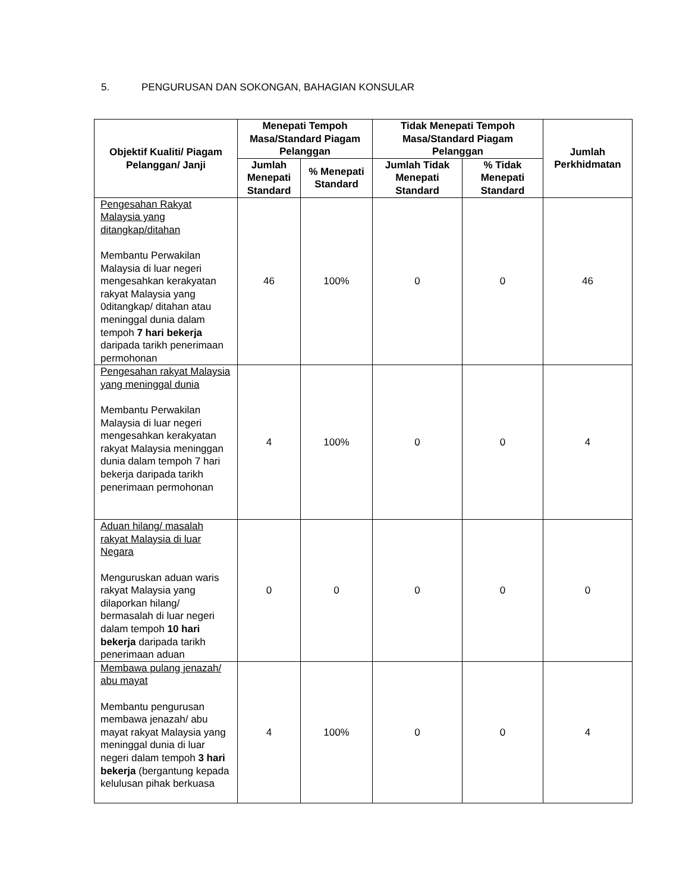5. PENGURUSAN DAN SOKONGAN, BAHAGIAN KONSULAR
| Objektif Kualiti/ Piagam Pelanggan/ Janji | Menepati Tempoh Masa/Standard Piagam Pelanggan | | Tidak Menepati Tempoh Masa/Standard Piagam Pelanggan | | Jumlah Perkhidmatan |
| --- | --- | --- | --- | --- | --- |
| | Jumlah Menepati Standard | % Menepati Standard | Jumlah Tidak Menepati Standard | % Tidak Menepati Standard | |
| Pengesahan Rakyat Malaysia yang ditangkap/ditahan Membantu Perwakilan Malaysia di luar negeri mengesahkan kerakyatan rakyat Malaysia yang 0ditangkap/ ditahan atau meninggal dunia dalam tempoh 7 hari bekerja daripada tarikh penerimaan permohonan | 46 | 100% | 0 | 0 | 46 |
| Pengesahan rakyat Malaysia yang meninggal dunia Membantu Perwakilan Malaysia di luar negeri mengesahkan kerakyatan rakyat Malaysia meninggan dunia dalam tempoh 7 hari bekerja daripada tarikh penerimaan permohonan | 4 | 100% | 0 | 0 | 4 |
| Aduan hilang/ masalah rakyat Malaysia di luar Negara Menguruskan aduan waris rakyat Malaysia yang dilaporkan hilang/ bermasalah di luar negeri dalam tempoh 10 hari bekerja daripada tarikh penerimaan aduan | 0 | 0 | 0 | 0 | 0 |
| Membawa pulang jenazah/ abu mayat Membantu pengurusan membawa jenazah/ abu mayat rakyat Malaysia yang meninggal dunia di luar negeri dalam tempoh 3 hari bekerja (bergantung kepada kelulusan pihak berkuasa | 4 | 100% | 0 | 0 | 4 |